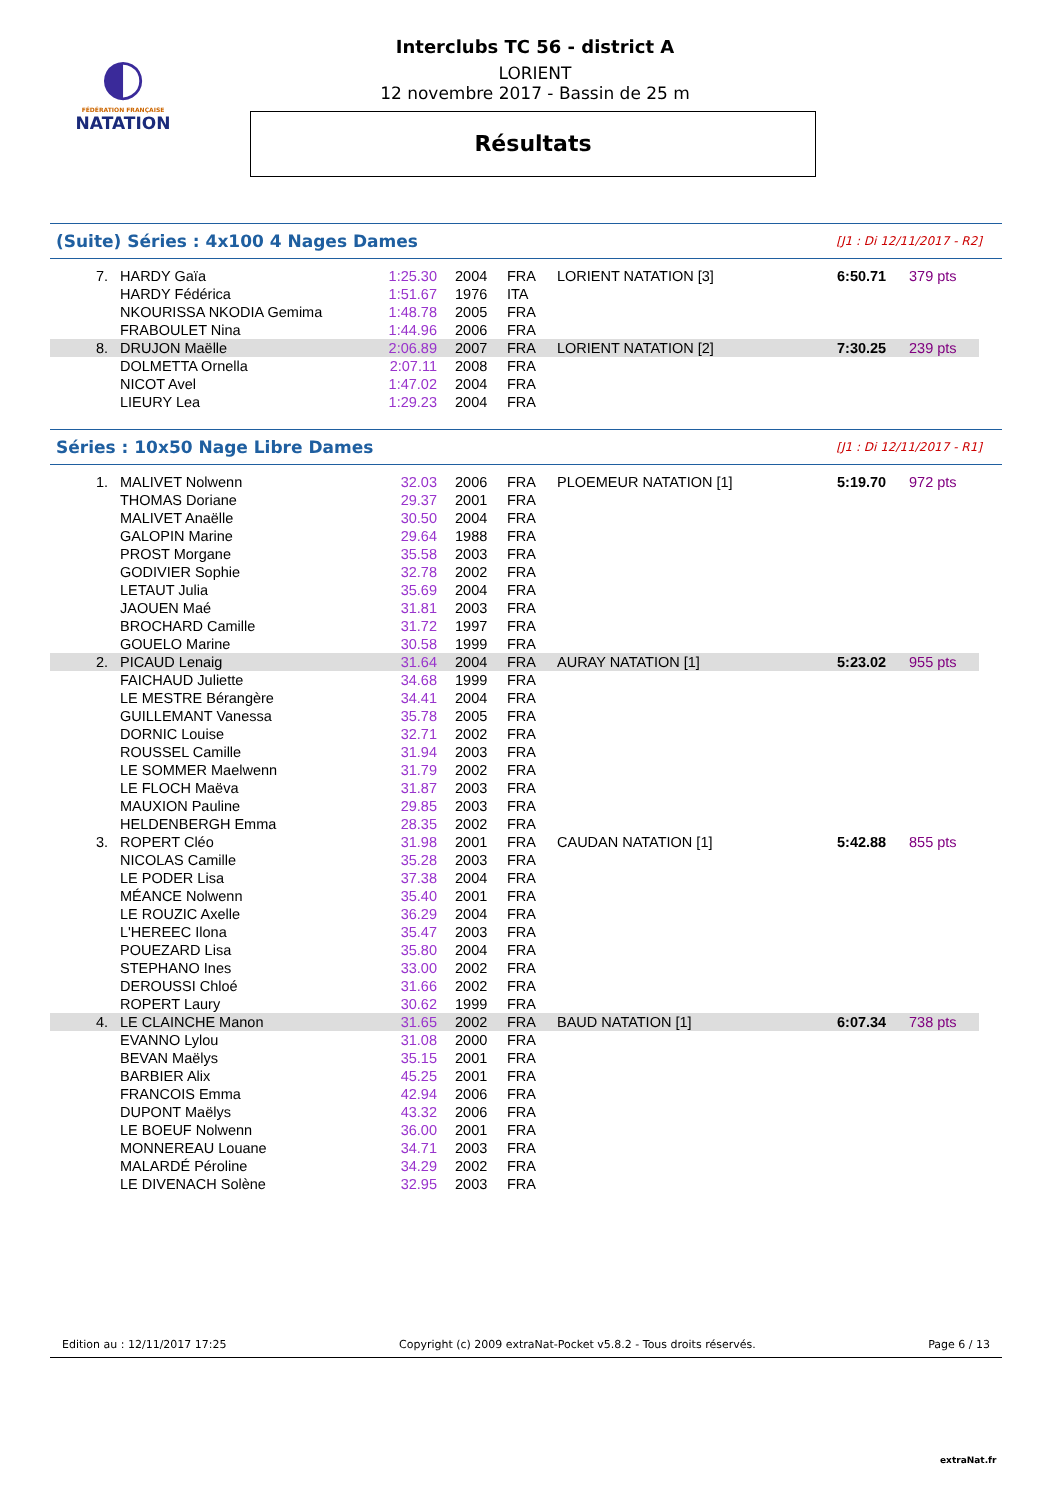◐
FÉDÉRATION FRANÇAISE
NATATION
Interclubs TC 56 - district A
LORIENT
12 novembre 2017 - Bassin de 25 m
Résultats
(Suite) Séries : 4x100 4 Nages Dames [J1 : Di 12/11/2017 - R2]
| 7. | HARDY Gaïa | 1:25.30 | 2004 | FRA | LORIENT NATATION [3] | | 6:50.71 | 379 pts |
| | HARDY Fédérica | 1:51.67 | 1976 | ITA | | | | |
| | NKOURISSA NKODIA Gemima | 1:48.78 | 2005 | FRA | | | | |
| | FRABOULET Nina | 1:44.96 | 2006 | FRA | | | | |
| 8. | DRUJON Maëlle | 2:06.89 | 2007 | FRA | LORIENT NATATION [2] | | 7:30.25 | 239 pts |
| | DOLMETTA Ornella | 2:07.11 | 2008 | FRA | | | | |
| | NICOT Avel | 1:47.02 | 2004 | FRA | | | | |
| | LIEURY Lea | 1:29.23 | 2004 | FRA | | | | |
Séries : 10x50 Nage Libre Dames [J1 : Di 12/11/2017 - R1]
| 1. | MALIVET Nolwenn | 32.03 | 2006 | FRA | PLOEMEUR NATATION [1] | | 5:19.70 | 972 pts |
| | THOMAS Doriane | 29.37 | 2001 | FRA | | | | |
| | MALIVET Anaëlle | 30.50 | 2004 | FRA | | | | |
| | GALOPIN Marine | 29.64 | 1988 | FRA | | | | |
| | PROST Morgane | 35.58 | 2003 | FRA | | | | |
| | GODIVIER Sophie | 32.78 | 2002 | FRA | | | | |
| | LETAUT Julia | 35.69 | 2004 | FRA | | | | |
| | JAOUEN Maé | 31.81 | 2003 | FRA | | | | |
| | BROCHARD Camille | 31.72 | 1997 | FRA | | | | |
| | GOUELO Marine | 30.58 | 1999 | FRA | | | | |
| 2. | PICAUD Lenaig | 31.64 | 2004 | FRA | AURAY NATATION [1] | | 5:23.02 | 955 pts |
| | FAICHAUD Juliette | 34.68 | 1999 | FRA | | | | |
| | LE MESTRE Bérangère | 34.41 | 2004 | FRA | | | | |
| | GUILLEMANT Vanessa | 35.78 | 2005 | FRA | | | | |
| | DORNIC Louise | 32.71 | 2002 | FRA | | | | |
| | ROUSSEL Camille | 31.94 | 2003 | FRA | | | | |
| | LE SOMMER Maelwenn | 31.79 | 2002 | FRA | | | | |
| | LE FLOCH Maëva | 31.87 | 2003 | FRA | | | | |
| | MAUXION Pauline | 29.85 | 2003 | FRA | | | | |
| | HELDENBERGH Emma | 28.35 | 2002 | FRA | | | | |
| 3. | ROPERT Cléo | 31.98 | 2001 | FRA | CAUDAN NATATION [1] | | 5:42.88 | 855 pts |
| | NICOLAS Camille | 35.28 | 2003 | FRA | | | | |
| | LE PODER Lisa | 37.38 | 2004 | FRA | | | | |
| | MÉANCE Nolwenn | 35.40 | 2001 | FRA | | | | |
| | LE ROUZIC Axelle | 36.29 | 2004 | FRA | | | | |
| | L'HEREEC Ilona | 35.47 | 2003 | FRA | | | | |
| | POUEZARD Lisa | 35.80 | 2004 | FRA | | | | |
| | STEPHANO Ines | 33.00 | 2002 | FRA | | | | |
| | DEROUSSI Chloé | 31.66 | 2002 | FRA | | | | |
| | ROPERT Laury | 30.62 | 1999 | FRA | | | | |
| 4. | LE CLAINCHE Manon | 31.65 | 2002 | FRA | BAUD NATATION [1] | | 6:07.34 | 738 pts |
| | EVANNO Lylou | 31.08 | 2000 | FRA | | | | |
| | BEVAN Maëlys | 35.15 | 2001 | FRA | | | | |
| | BARBIER Alix | 45.25 | 2001 | FRA | | | | |
| | FRANCOIS Emma | 42.94 | 2006 | FRA | | | | |
| | DUPONT Maëlys | 43.32 | 2006 | FRA | | | | |
| | LE BOEUF Nolwenn | 36.00 | 2001 | FRA | | | | |
| | MONNEREAU Louane | 34.71 | 2003 | FRA | | | | |
| | MALARDÉ Péroline | 34.29 | 2002 | FRA | | | | |
| | LE DIVENACH Solène | 32.95 | 2003 | FRA | | | | |
Edition au : 12/11/2017 17:25 Copyright (c) 2009 extraNat-Pocket v5.8.2 - Tous droits réservés. Page 6 / 13
extraNat.fr